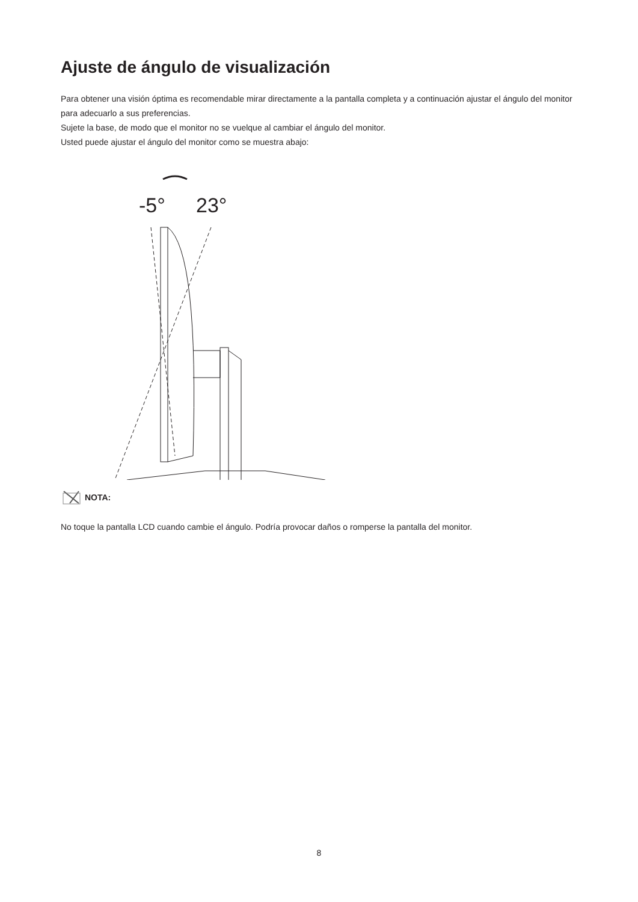Ajuste de ángulo de visualización
Para obtener una visión óptima es recomendable mirar directamente a la pantalla completa y a continuación ajustar el ángulo del monitor para adecuarlo a sus preferencias.
Sujete la base, de modo que el monitor no se vuelque al cambiar el ángulo del monitor.
Usted puede ajustar el ángulo del monitor como se muestra abajo:
-5°
23°
NOTA:
No toque la pantalla LCD cuando cambie el ángulo. Podría provocar daños o romperse la pantalla del monitor.
8